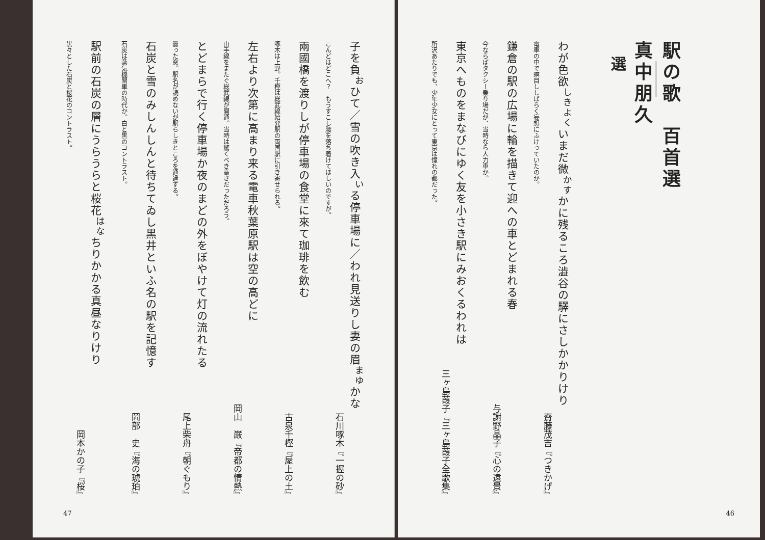駅の歌　百首選 真中朋久
選
わが色欲<sup>しきよく</sup>いまだ微<sup>かす</sup>かに残るころ澁谷の驛にさしかかりけり
齋藤茂吉『つきかげ』
電車の中で瞑目ししばらく妄想にふけっていたのか。
鎌倉の駅の広場に輪を描きて迎への車とどまれる春
与謝野晶子『心の遠景』
今ならばタクシー乗り場だが、当時なら人力車か。
東京へものをまなびにゆく友を小さき駅にみおくるわれは
三ヶ島葭子『三ヶ島葭子全歌集』
所沢あたりでも、少年少女にとって東京は憧れの都だった。
46
子を負<sup>お</sup>ひて／雪の吹き入<sup>い</sup>る停車場に／われ見送りし妻の眉<sup>まゆ</sup>かな
石川啄木『一握の砂』
こんどはどこへ？　もうすこし腰を落ち着けてほしいのですが。
兩國橋を渡りしが停車場の食堂に來て珈琲を飲む
古泉千樫『屋上の土』
啄木は上野。千樫は総武線始発駅の両国駅に引き寄せられる。
左右より次第に高まり来る電車秋葉原駅は空の高どに
岡山　巌『帝都の情熱』
山手線をまたぐ総武線が開通。当時は驚くべき高さだっただろう。
とどまらで行く停車場か夜のまどの外をぼやけて灯の流れたる
尾上柴舟『朝ぐもり』
曇った窓。駅名が読めないが駅らしきところを通過する。
石炭と雪のみしんしんと待ちてゐし黒井といふ名の駅を記憶す
岡部　史『海の琥珀』
石炭は蒸気機関車の時代か。白と黒のコントラスト。
駅前の石炭の層にうらうらと桜花<sup>はな</sup>ちりかかる真昼なりけり
岡本かの子『桜』
黒々とした石炭と桜花のコントラスト。
47